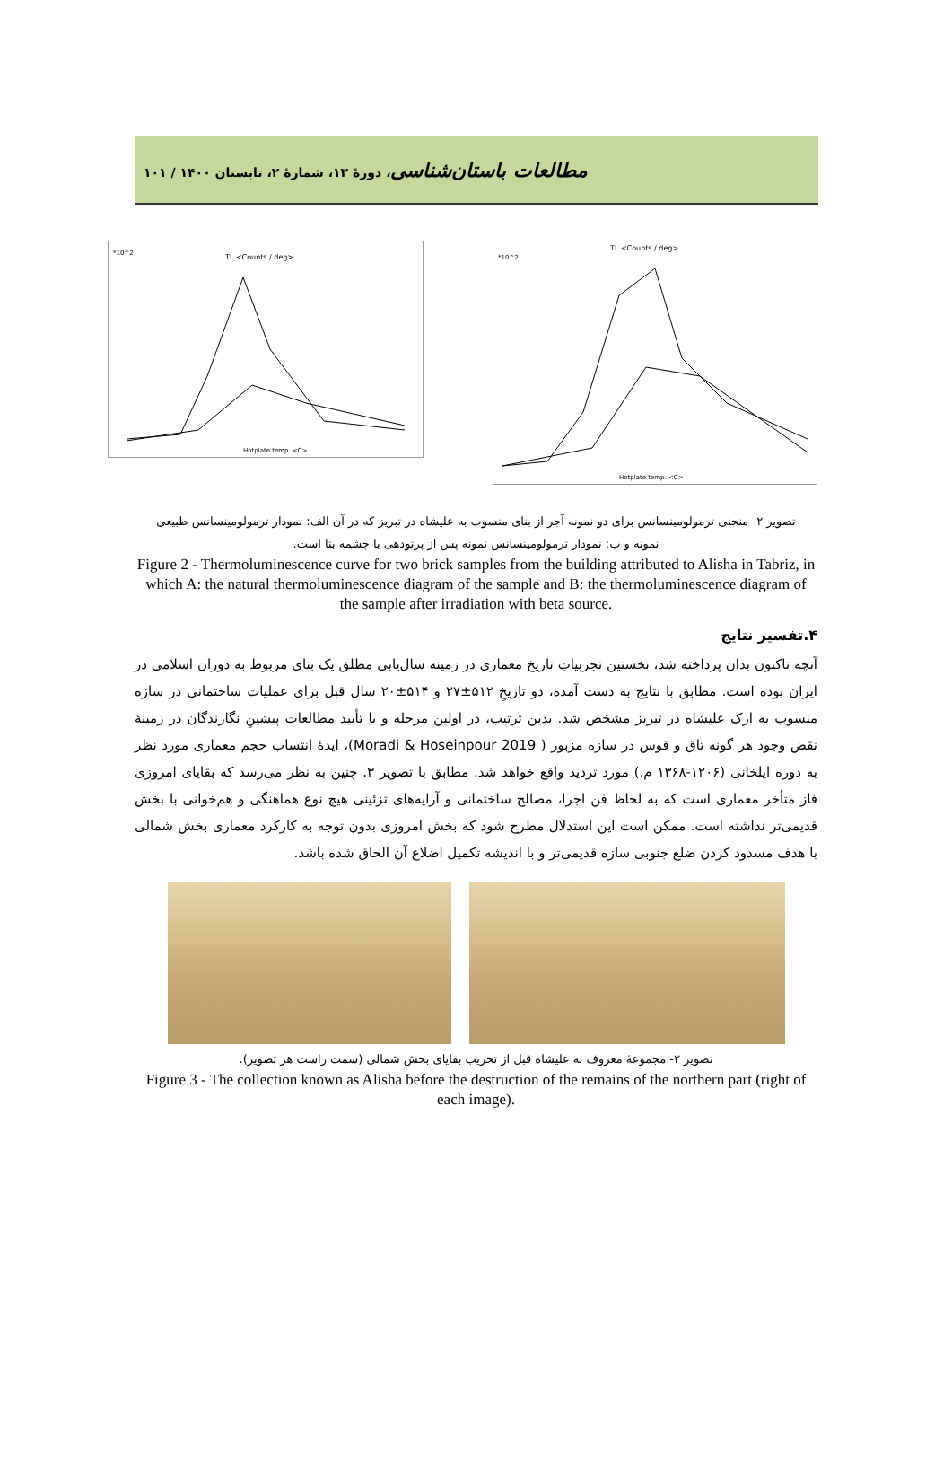مطالعات باستان‌شناسی، دورهٔ ۱۳، شمارهٔ ۲، تابستان ۱۴۰۰ / ۱۰۱
TL <Counts / deg>
*10^2
Hotplate temp. <C>
TL <Counts / deg>
*10^2
Hotplate temp. <C>
تصویر ۲- منحنی ترمولومینسانس برای دو نمونه آجر از بنای منسوب به علیشاه در تبریز که در آن الف: نمودار ترمولومینسانس طبیعی نمونه و ب: نمودار ترمولومینسانس نمونه پس از پرتودهی با چشمه بتا است.
Figure 2 - Thermoluminescence curve for two brick samples from the building attributed to Alisha in Tabriz, in which A: the natural thermoluminescence diagram of the sample and B: the thermoluminescence diagram of the sample after irradiation with beta source.
۴.تفسیر نتایج
آنچه تاکنون بدان پرداخته شد، نخستین تجربیاتِ تاریخ معماری در زمینه سال‌یابی مطلق یک بنای مربوط به دوران اسلامی در ایران بوده است. مطابق با نتایج به دست آمده، دو تاریخِ ۵۱۲±۲۷ و ۵۱۴±۲۰ سال قبل برای عملیات ساختمانی در سازه منسوب به ارک علیشاه در تبریز مشخص شد. بدین ترتیب، در اولین مرحله و با تأیید مطالعات پیشینِ نگارندگان در زمینهٔ نقض وجود هر گونه تاق و قوس در سازه مزبور ( Moradi & Hoseinpour 2019)، ایدهٔ انتساب حجم معماری مورد نظر به دوره ایلخانی (۱۲۰۶-۱۳۶۸ م.) مورد تردید واقع خواهد شد. مطابق با تصویر ۳. چنین به نظر می‌رسد که بقایای امروزی فاز متأخر معماری است که به لحاظ فن اجرا، مصالح ساختمانی و آرایه‌های تزئینی هیچ نوع هماهنگی و هم‌خوانی با بخش قدیمی‌تر نداشته است. ممکن است این استدلال مطرح شود که بخش امروزی بدون توجه به کارکرد معماری بخش شمالی با هدف مسدود کردن ضلع جنوبی سازه قدیمی‌تر و با اندیشه تکمیل اضلاع آن الحاق شده باشد.
تصویر ۳- مجموعهٔ معروف به علیشاه قبل از تخریب بقایای بخش شمالی (سمت راست هر تصویر).
Figure 3 - The collection known as Alisha before the destruction of the remains of the northern part (right of each image).